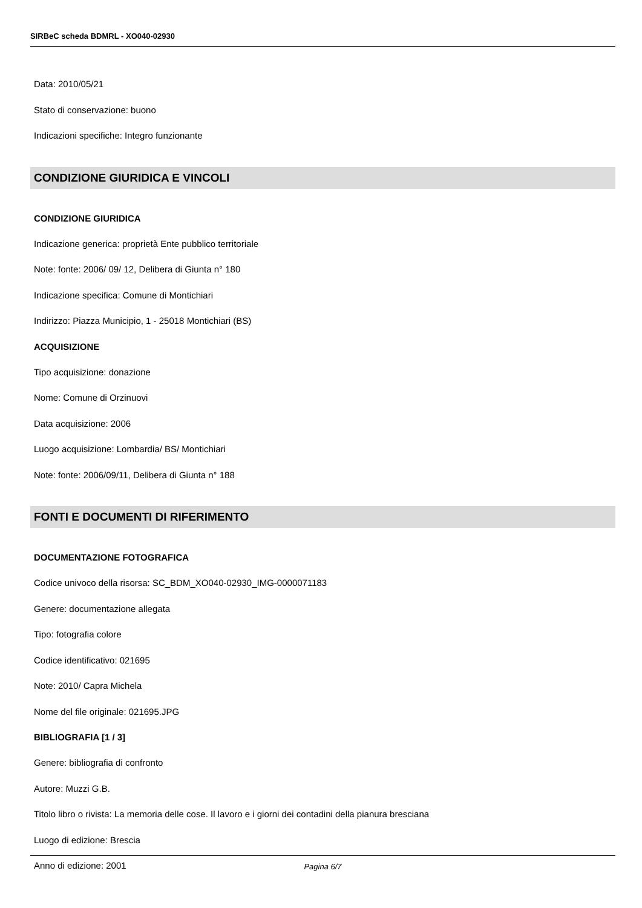SIRBeC scheda BDMRL - XO040-02930
Data: 2010/05/21
Stato di conservazione: buono
Indicazioni specifiche: Integro funzionante
CONDIZIONE GIURIDICA E VINCOLI
CONDIZIONE GIURIDICA
Indicazione generica: proprietà Ente pubblico territoriale
Note: fonte: 2006/ 09/ 12, Delibera di Giunta n° 180
Indicazione specifica: Comune di Montichiari
Indirizzo: Piazza Municipio, 1 - 25018 Montichiari (BS)
ACQUISIZIONE
Tipo acquisizione: donazione
Nome: Comune di Orzinuovi
Data acquisizione: 2006
Luogo acquisizione: Lombardia/ BS/ Montichiari
Note: fonte: 2006/09/11, Delibera di Giunta n° 188
FONTI E DOCUMENTI DI RIFERIMENTO
DOCUMENTAZIONE FOTOGRAFICA
Codice univoco della risorsa: SC_BDM_XO040-02930_IMG-0000071183
Genere: documentazione allegata
Tipo: fotografia colore
Codice identificativo: 021695
Note: 2010/ Capra Michela
Nome del file originale: 021695.JPG
BIBLIOGRAFIA [1 / 3]
Genere: bibliografia di confronto
Autore: Muzzi G.B.
Titolo libro o rivista: La memoria delle cose. Il lavoro e i giorni dei contadini della pianura bresciana
Luogo di edizione: Brescia
Anno di edizione: 2001
Pagina 6/7